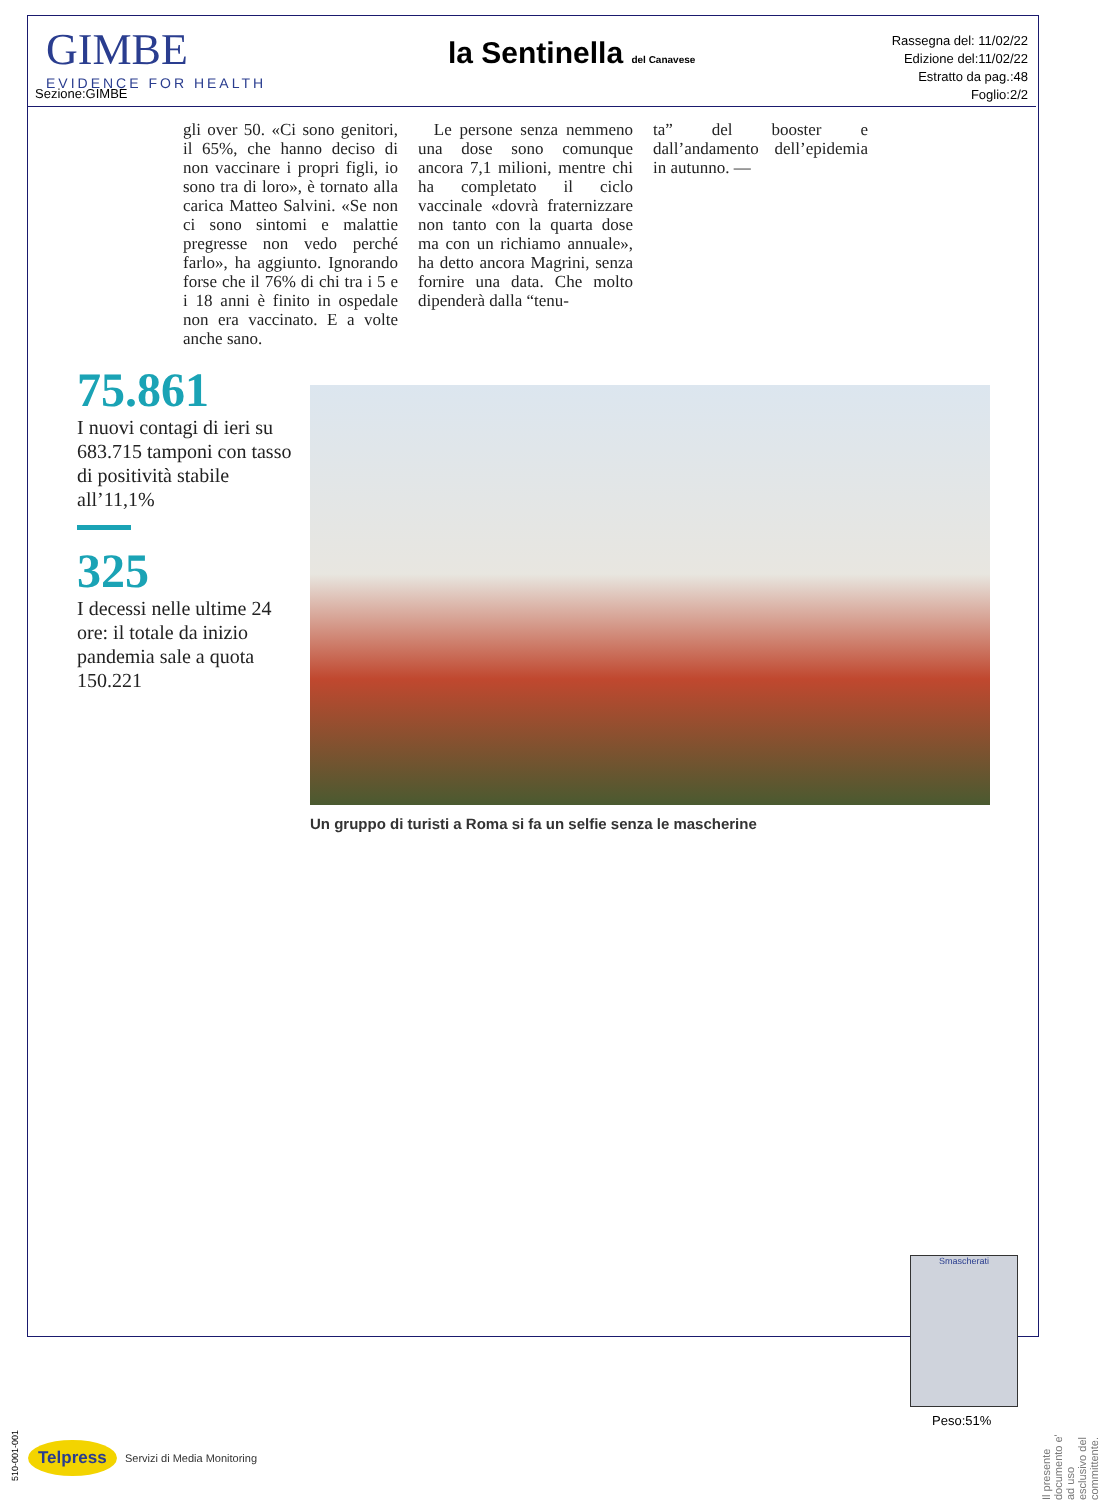GIMBE
EVIDENCE FOR HEALTH
Sezione:GIMBE
la Sentinella del Canavese
Rassegna del: 11/02/22
Edizione del:11/02/22
Estratto da pag.:48
Foglio:2/2
gli over 50. «Ci sono genitori, il 65%, che hanno deciso di non vaccinare i propri figli, io sono tra di loro», è tornato alla carica Matteo Salvini. «Se non ci sono sintomi e malattie pregresse non vedo perché farlo», ha aggiunto. Ignorando forse che il 76% di chi tra i 5 e i 18 anni è finito in ospedale non era vaccinato. E a volte anche sano.
Le persone senza nemmeno una dose sono comunque ancora 7,1 milioni, mentre chi ha completato il ciclo vaccinale «dovrà fraternizzare non tanto con la quarta dose ma con un richiamo annuale», ha detto ancora Magrini, senza fornire una data. Che molto dipenderà dalla “tenu-
ta” del booster e dall’andamento dell’epidemia in autunno. —
75.861
I nuovi contagi di ieri su 683.715 tamponi con tasso di positività stabile all’11,1%
325
I decessi nelle ultime 24 ore: il totale da inizio pandemia sale a quota 150.221
Un gruppo di turisti a Roma si fa un selfie senza le mascherine
Smascherati
Peso:51%
Il presente documento e' ad uso esclusivo del committente.
510-001-001
Telpress Servizi di Media Monitoring